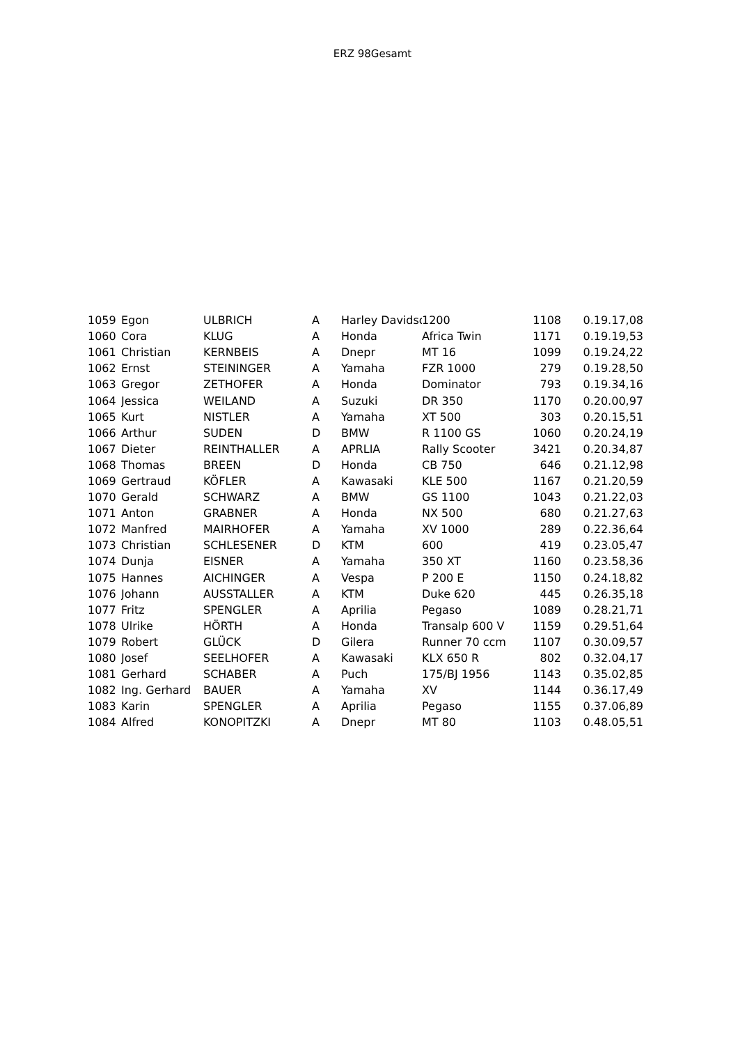ERZ 98Gesamt
| 1059 | Egon | ULBRICH | A | Harley Davidso | 1200 | 1108 | 0.19.17,08 |
| 1060 | Cora | KLUG | A | Honda | Africa Twin | 1171 | 0.19.19,53 |
| 1061 | Christian | KERNBEIS | A | Dnepr | MT 16 | 1099 | 0.19.24,22 |
| 1062 | Ernst | STEININGER | A | Yamaha | FZR 1000 | 279 | 0.19.28,50 |
| 1063 | Gregor | ZETHOFER | A | Honda | Dominator | 793 | 0.19.34,16 |
| 1064 | Jessica | WEILAND | A | Suzuki | DR 350 | 1170 | 0.20.00,97 |
| 1065 | Kurt | NISTLER | A | Yamaha | XT 500 | 303 | 0.20.15,51 |
| 1066 | Arthur | SUDEN | D | BMW | R 1100 GS | 1060 | 0.20.24,19 |
| 1067 | Dieter | REINTHALLER | A | APRLIA | Rally Scooter | 3421 | 0.20.34,87 |
| 1068 | Thomas | BREEN | D | Honda | CB 750 | 646 | 0.21.12,98 |
| 1069 | Gertraud | KÖFLER | A | Kawasaki | KLE 500 | 1167 | 0.21.20,59 |
| 1070 | Gerald | SCHWARZ | A | BMW | GS 1100 | 1043 | 0.21.22,03 |
| 1071 | Anton | GRABNER | A | Honda | NX 500 | 680 | 0.21.27,63 |
| 1072 | Manfred | MAIRHOFER | A | Yamaha | XV 1000 | 289 | 0.22.36,64 |
| 1073 | Christian | SCHLESENER | D | KTM | 600 | 419 | 0.23.05,47 |
| 1074 | Dunja | EISNER | A | Yamaha | 350 XT | 1160 | 0.23.58,36 |
| 1075 | Hannes | AICHINGER | A | Vespa | P 200 E | 1150 | 0.24.18,82 |
| 1076 | Johann | AUSSTALLER | A | KTM | Duke 620 | 445 | 0.26.35,18 |
| 1077 | Fritz | SPENGLER | A | Aprilia | Pegaso | 1089 | 0.28.21,71 |
| 1078 | Ulrike | HÖRTH | A | Honda | Transalp 600 V | 1159 | 0.29.51,64 |
| 1079 | Robert | GLÜCK | D | Gilera | Runner 70 ccm | 1107 | 0.30.09,57 |
| 1080 | Josef | SEELHOFER | A | Kawasaki | KLX 650 R | 802 | 0.32.04,17 |
| 1081 | Gerhard | SCHABER | A | Puch | 175/BJ 1956 | 1143 | 0.35.02,85 |
| 1082 | Ing. Gerhard | BAUER | A | Yamaha | XV | 1144 | 0.36.17,49 |
| 1083 | Karin | SPENGLER | A | Aprilia | Pegaso | 1155 | 0.37.06,89 |
| 1084 | Alfred | KONOPITZKI | A | Dnepr | MT 80 | 1103 | 0.48.05,51 |